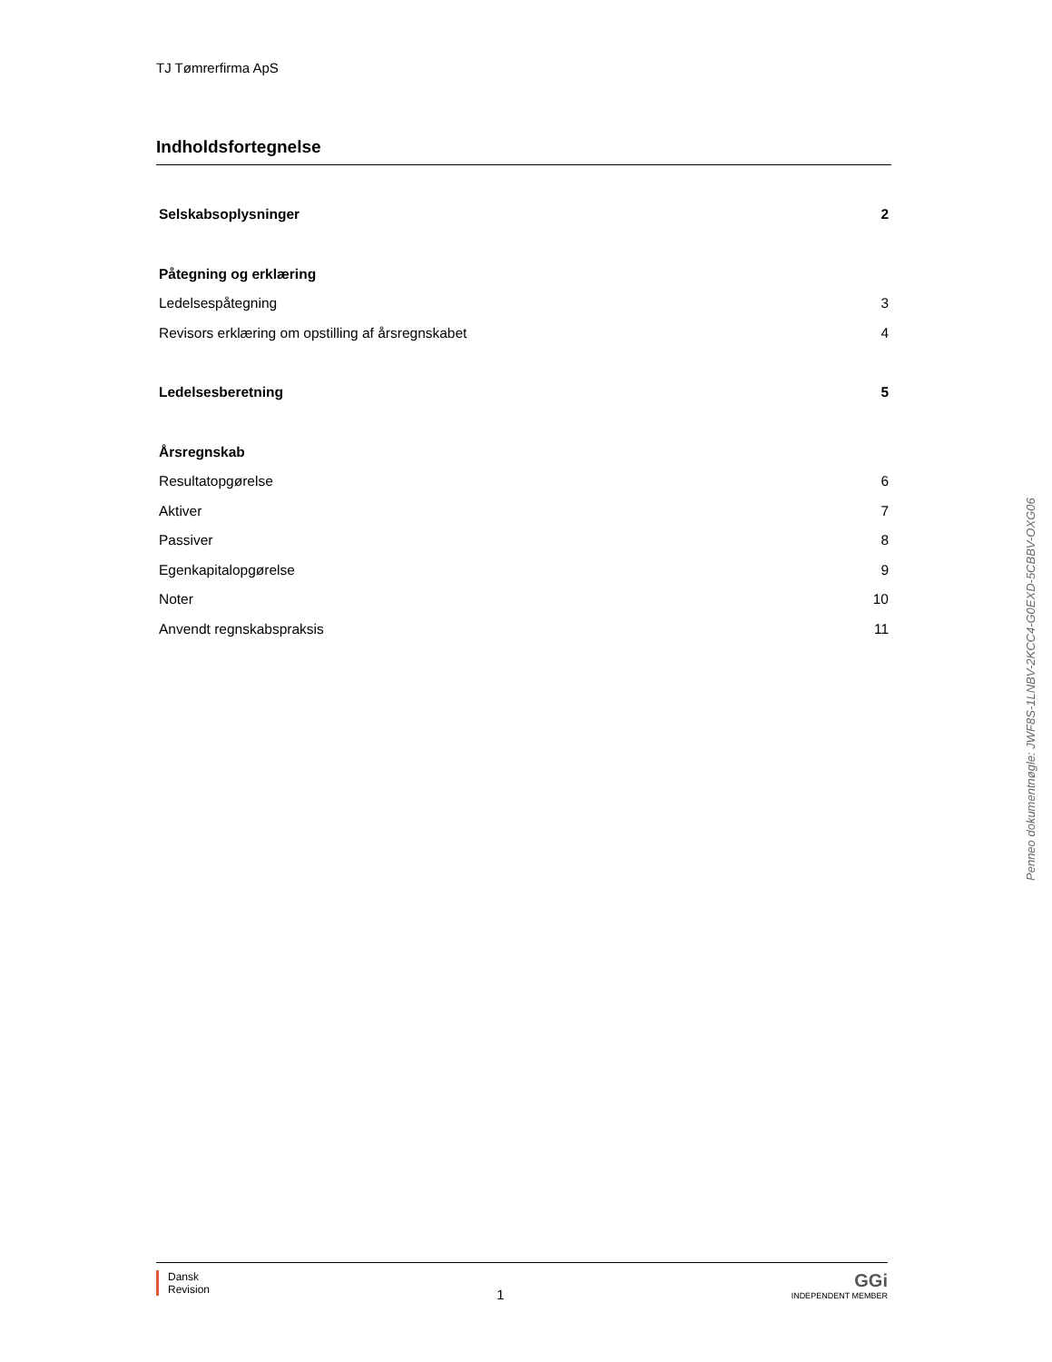TJ Tømrerfirma ApS
Indholdsfortegnelse
Selskabsoplysninger 2
Påtegning og erklæring
Ledelsespåtegning 3
Revisors erklæring om opstilling af årsregnskabet 4
Ledelsesberetning 5
Årsregnskab
Resultatopgørelse 6
Aktiver 7
Passiver 8
Egenkapitalopgørelse 9
Noter 10
Anvendt regnskabspraksis 11
Dansk
Revision
1
GGi
INDEPENDENT MEMBER
Penneo dokumentnøgle: JWF8S-1LNBV-2KCC4-G0EXD-5CBBV-OXG06